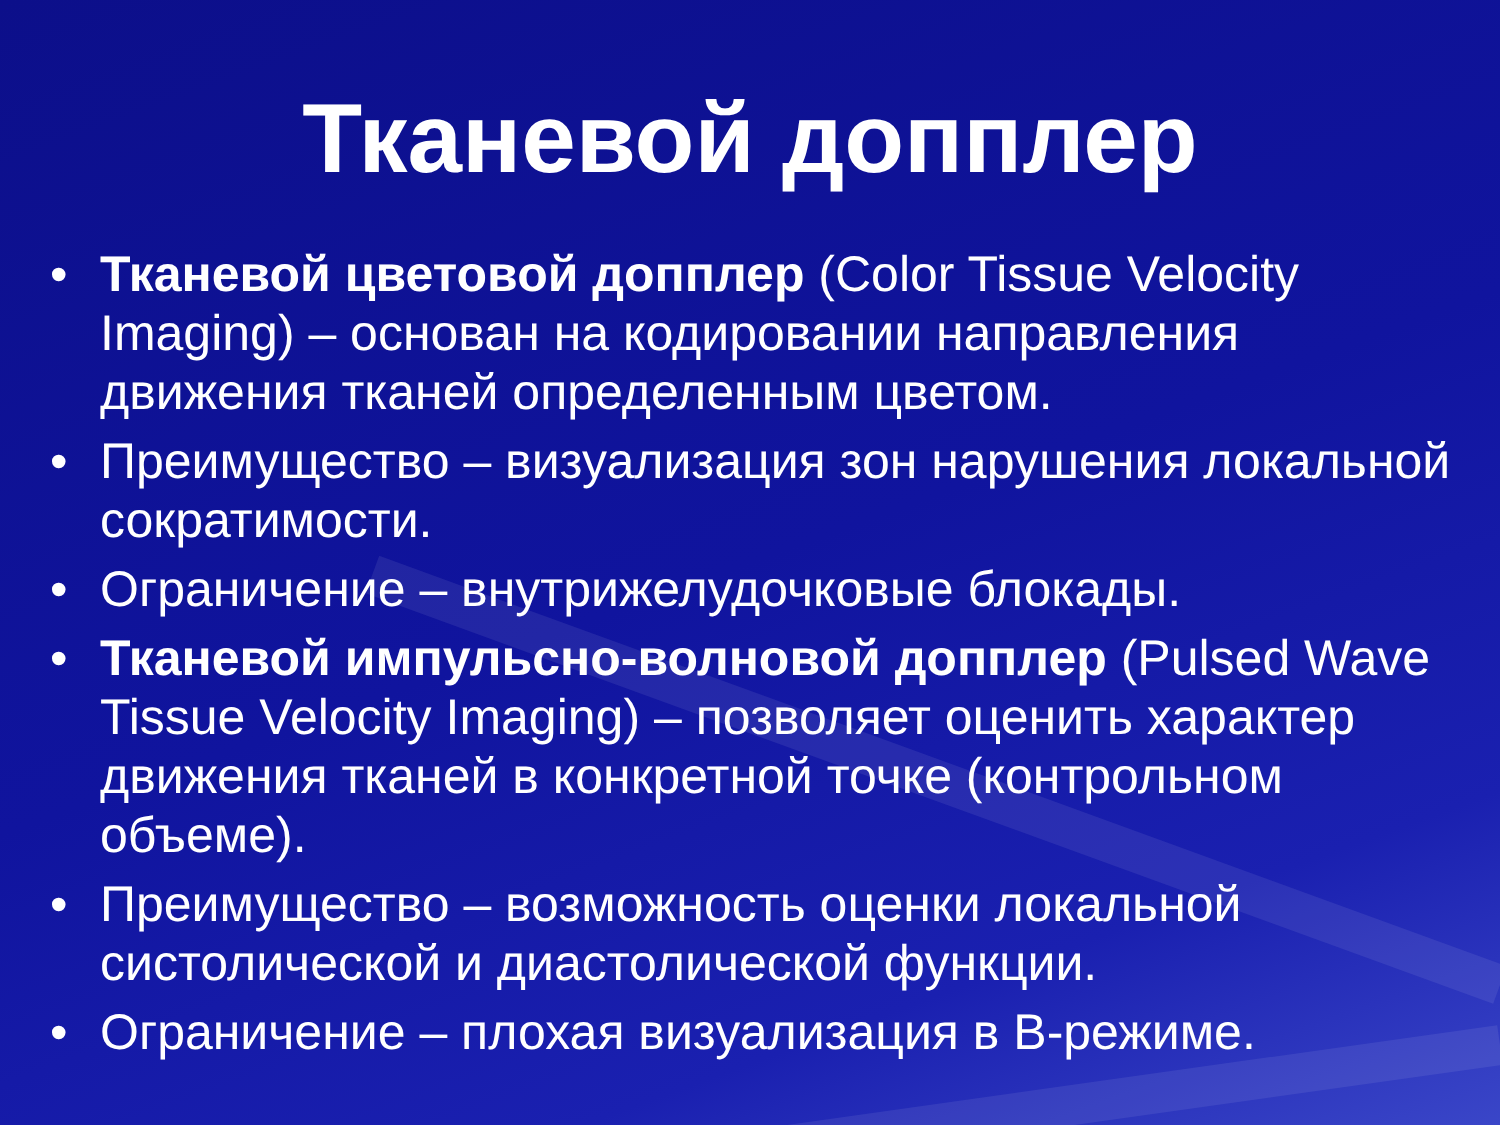Тканевой допплер
• Тканевой цветовой допплер (Color Tissue Velocity Imaging) – основан на кодировании направления движения тканей определенным цветом.
• Преимущество – визуализация зон нарушения локальной сократимости.
• Ограничение – внутрижелудочковые блокады.
• Тканевой импульсно-волновой допплер (Pulsed Wave Tissue Velocity Imaging) – позволяет оценить характер движения тканей в конкретной точке (контрольном объеме).
• Преимущество – возможность оценки локальной систолической и диастолической функции.
• Ограничение – плохая визуализация в В-режиме.